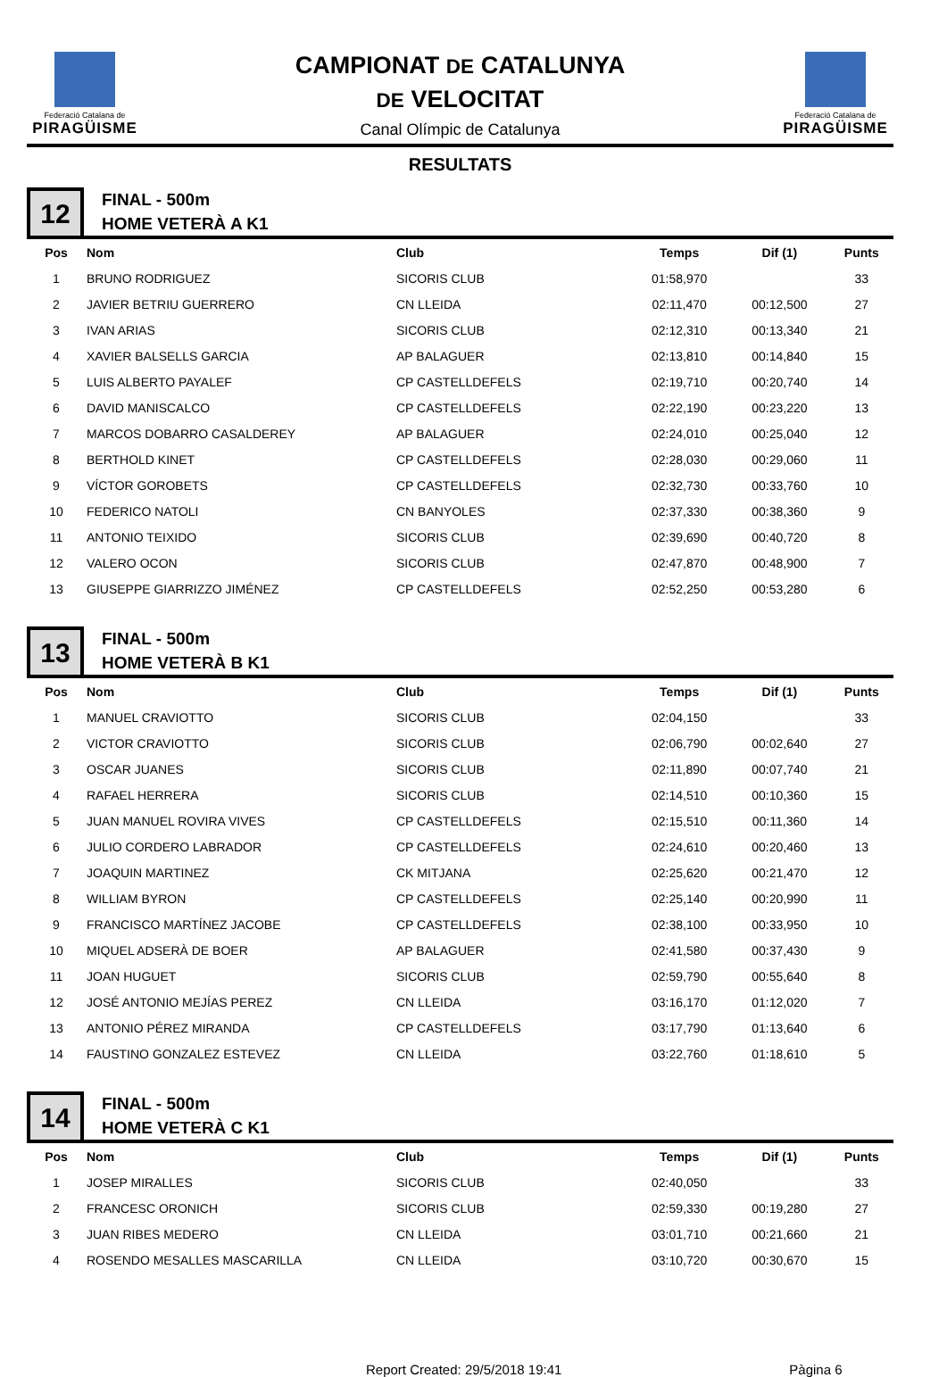Federació Catalana de
PIRAGÜISME
CAMPIONAT DE CATALUNYA
DE VELOCITAT
Canal Olímpic de Catalunya
Federació Catalana de
PIRAGÜISME
RESULTATS
12
FINAL - 500m
HOME VETERÀ A K1
| Pos | Nom | Club | Temps | Dif (1) | Punts |
| --- | --- | --- | --- | --- | --- |
| 1 | BRUNO RODRIGUEZ | SICORIS CLUB | 01:58,970 | | 33 |
| 2 | JAVIER BETRIU GUERRERO | CN LLEIDA | 02:11,470 | 00:12,500 | 27 |
| 3 | IVAN ARIAS | SICORIS CLUB | 02:12,310 | 00:13,340 | 21 |
| 4 | XAVIER BALSELLS GARCIA | AP BALAGUER | 02:13,810 | 00:14,840 | 15 |
| 5 | LUIS ALBERTO PAYALEF | CP CASTELLDEFELS | 02:19,710 | 00:20,740 | 14 |
| 6 | DAVID MANISCALCO | CP CASTELLDEFELS | 02:22,190 | 00:23,220 | 13 |
| 7 | MARCOS DOBARRO CASALDEREY | AP BALAGUER | 02:24,010 | 00:25,040 | 12 |
| 8 | BERTHOLD KINET | CP CASTELLDEFELS | 02:28,030 | 00:29,060 | 11 |
| 9 | VÍCTOR GOROBETS | CP CASTELLDEFELS | 02:32,730 | 00:33,760 | 10 |
| 10 | FEDERICO NATOLI | CN BANYOLES | 02:37,330 | 00:38,360 | 9 |
| 11 | ANTONIO TEIXIDO | SICORIS CLUB | 02:39,690 | 00:40,720 | 8 |
| 12 | VALERO OCON | SICORIS CLUB | 02:47,870 | 00:48,900 | 7 |
| 13 | GIUSEPPE GIARRIZZO JIMÉNEZ | CP CASTELLDEFELS | 02:52,250 | 00:53,280 | 6 |
13
FINAL - 500m
HOME VETERÀ B K1
| Pos | Nom | Club | Temps | Dif (1) | Punts |
| --- | --- | --- | --- | --- | --- |
| 1 | MANUEL CRAVIOTTO | SICORIS CLUB | 02:04,150 | | 33 |
| 2 | VICTOR CRAVIOTTO | SICORIS CLUB | 02:06,790 | 00:02,640 | 27 |
| 3 | OSCAR JUANES | SICORIS CLUB | 02:11,890 | 00:07,740 | 21 |
| 4 | RAFAEL HERRERA | SICORIS CLUB | 02:14,510 | 00:10,360 | 15 |
| 5 | JUAN MANUEL ROVIRA VIVES | CP CASTELLDEFELS | 02:15,510 | 00:11,360 | 14 |
| 6 | JULIO CORDERO LABRADOR | CP CASTELLDEFELS | 02:24,610 | 00:20,460 | 13 |
| 7 | JOAQUIN MARTINEZ | CK MITJANA | 02:25,620 | 00:21,470 | 12 |
| 8 | WILLIAM BYRON | CP CASTELLDEFELS | 02:25,140 | 00:20,990 | 11 |
| 9 | FRANCISCO MARTÍNEZ JACOBE | CP CASTELLDEFELS | 02:38,100 | 00:33,950 | 10 |
| 10 | MIQUEL ADSERÀ DE BOER | AP BALAGUER | 02:41,580 | 00:37,430 | 9 |
| 11 | JOAN HUGUET | SICORIS CLUB | 02:59,790 | 00:55,640 | 8 |
| 12 | JOSÉ ANTONIO MEJÍAS PEREZ | CN LLEIDA | 03:16,170 | 01:12,020 | 7 |
| 13 | ANTONIO PÉREZ MIRANDA | CP CASTELLDEFELS | 03:17,790 | 01:13,640 | 6 |
| 14 | FAUSTINO GONZALEZ ESTEVEZ | CN LLEIDA | 03:22,760 | 01:18,610 | 5 |
14
FINAL - 500m
HOME VETERÀ C K1
| Pos | Nom | Club | Temps | Dif (1) | Punts |
| --- | --- | --- | --- | --- | --- |
| 1 | JOSEP MIRALLES | SICORIS CLUB | 02:40,050 | | 33 |
| 2 | FRANCESC ORONICH | SICORIS CLUB | 02:59,330 | 00:19,280 | 27 |
| 3 | JUAN RIBES MEDERO | CN LLEIDA | 03:01,710 | 00:21,660 | 21 |
| 4 | ROSENDO MESALLES MASCARILLA | CN LLEIDA | 03:10,720 | 00:30,670 | 15 |
Report Created: 29/5/2018 19:41 Pàgina 6